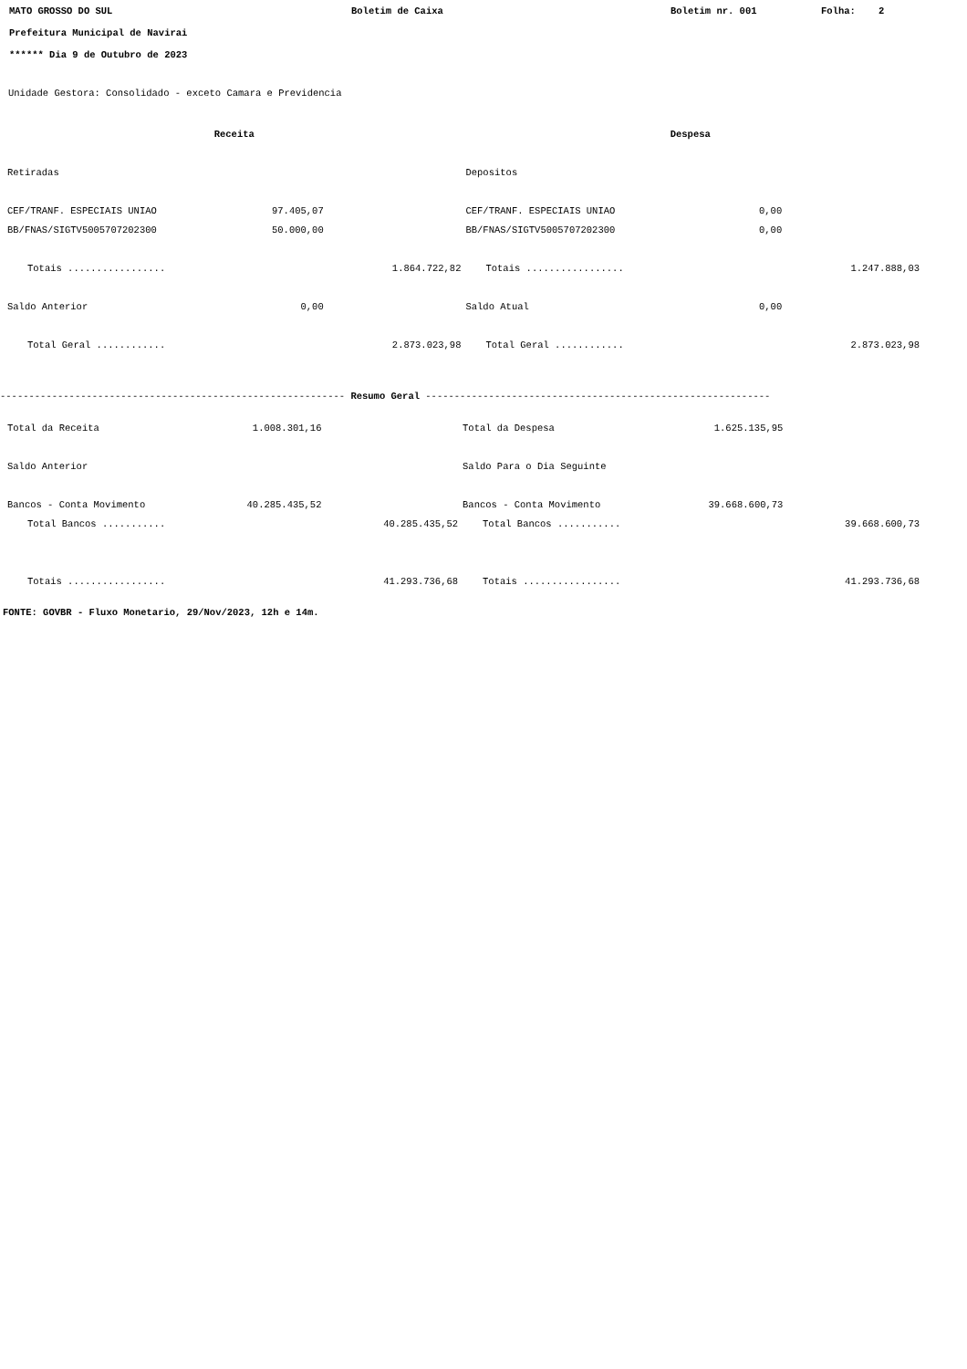MATO GROSSO DO SUL Boletim de Caixa Boletim nr. 001 Folha: 2
Prefeitura Municipal de Navirai
****** Dia 9 de Outubro de 2023
Unidade Gestora: Consolidado - exceto Camara e Previdencia
| Receita | | | Despesa | | |
| Retiradas | | | Depositos | | |
| CEF/TRANF. ESPECIAIS UNIAO | 97.405,07 | | CEF/TRANF. ESPECIAIS UNIAO | 0,00 | |
| BB/FNAS/SIGTV5005707202300 | 50.000,00 | | BB/FNAS/SIGTV5005707202300 | 0,00 | |
| Totais ................. | | 1.864.722,82 | Totais ................. | | 1.247.888,03 |
| Saldo Anterior | 0,00 | | Saldo Atual | 0,00 | |
| Total Geral ............ | | 2.873.023,98 | Total Geral ............ | | 2.873.023,98 |
------------------------------------------------------------ Resumo Geral ------------------------------------------------------------
| Total da Receita | 1.008.301,16 | | Total da Despesa | 1.625.135,95 | |
| Saldo Anterior | | | Saldo Para o Dia Seguinte | | |
| Bancos - Conta Movimento | 40.285.435,52 | | Bancos - Conta Movimento | 39.668.600,73 | |
| Total Bancos ........... | | 40.285.435,52 | Total Bancos ........... | | 39.668.600,73 |
| Totais ................. | | 41.293.736,68 | Totais ................. | | 41.293.736,68 |
FONTE: GOVBR - Fluxo Monetario, 29/Nov/2023, 12h e 14m.